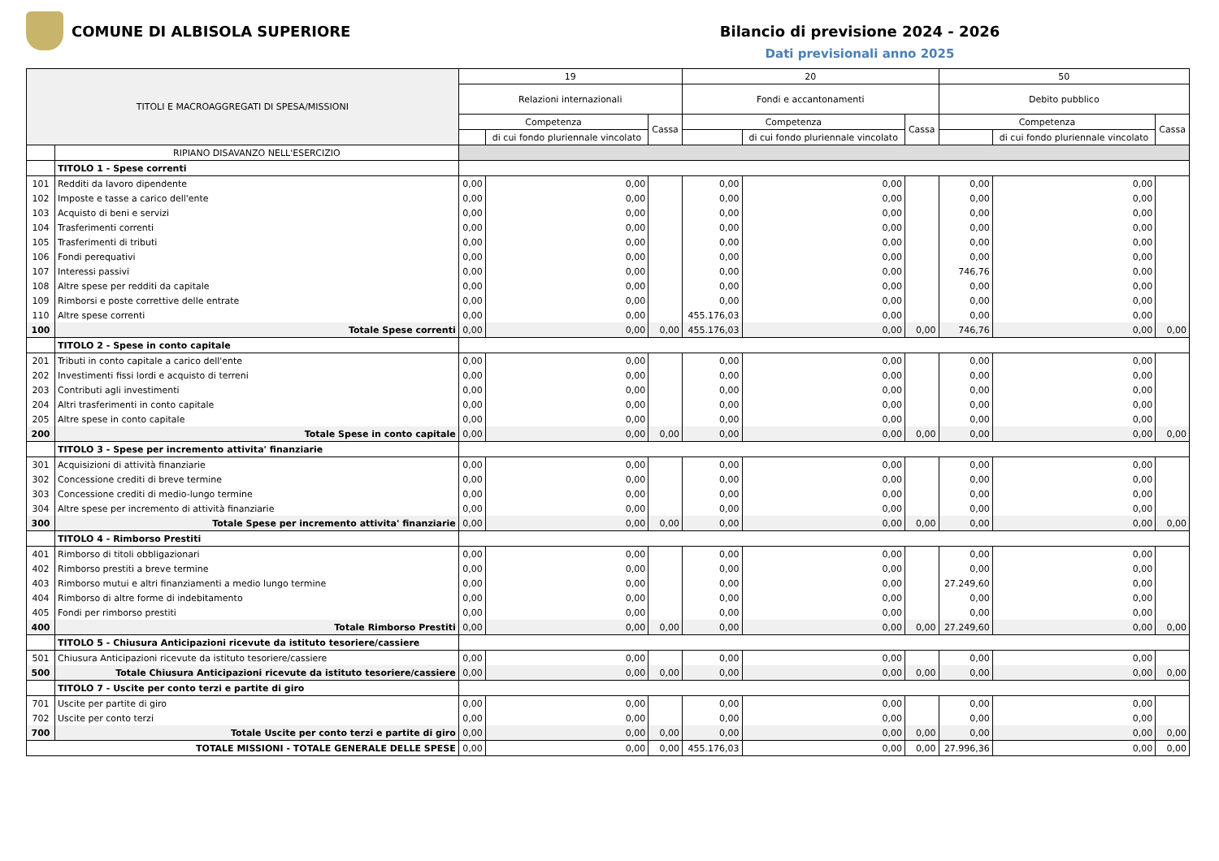COMUNE DI ALBISOLA SUPERIORE Bilancio di previsione 2024 - 2026
Dati previsionali anno 2025
| TITOLI E MACROAGGREGATI DI SPESA/MISSIONI | | 19 | | | 20 | | | 50 | | |
| --- | --- | --- | --- | --- | --- | --- | --- | --- | --- | --- |
| | | Relazioni internazionali | | | Fondi e accantonamenti | | | Debito pubblico | | |
| | | Competenza | | Cassa | Competenza | | Cassa | Competenza | | Cassa |
| | | | di cui fondo pluriennale vincolato | | | di cui fondo pluriennale vincolato | | | di cui fondo pluriennale vincolato | |
| | RIPIANO DISAVANZO NELL'ESERCIZIO | | | | | | | | | |
| | TITOLO 1 - Spese correnti | | | | | | | | | |
| 101 | Redditi da lavoro dipendente | 0,00 | 0,00 | | 0,00 | 0,00 | | 0,00 | 0,00 | |
| 102 | Imposte e tasse a carico dell'ente | 0,00 | 0,00 | | 0,00 | 0,00 | | 0,00 | 0,00 | |
| 103 | Acquisto di beni e servizi | 0,00 | 0,00 | | 0,00 | 0,00 | | 0,00 | 0,00 | |
| 104 | Trasferimenti correnti | 0,00 | 0,00 | | 0,00 | 0,00 | | 0,00 | 0,00 | |
| 105 | Trasferimenti di tributi | 0,00 | 0,00 | | 0,00 | 0,00 | | 0,00 | 0,00 | |
| 106 | Fondi perequativi | 0,00 | 0,00 | | 0,00 | 0,00 | | 0,00 | 0,00 | |
| 107 | Interessi passivi | 0,00 | 0,00 | | 0,00 | 0,00 | | 746,76 | 0,00 | |
| 108 | Altre spese per redditi da capitale | 0,00 | 0,00 | | 0,00 | 0,00 | | 0,00 | 0,00 | |
| 109 | Rimborsi e poste correttive delle entrate | 0,00 | 0,00 | | 0,00 | 0,00 | | 0,00 | 0,00 | |
| 110 | Altre spese correnti | 0,00 | 0,00 | | 455.176,03 | 0,00 | | 0,00 | 0,00 | |
| 100 | Totale Spese correnti | 0,00 | 0,00 | 0,00 | 455.176,03 | 0,00 | 0,00 | 746,76 | 0,00 | 0,00 |
| | TITOLO 2 - Spese in conto capitale | | | | | | | | | |
| 201 | Tributi in conto capitale a carico dell'ente | 0,00 | 0,00 | | 0,00 | 0,00 | | 0,00 | 0,00 | |
| 202 | Investimenti fissi lordi e acquisto di terreni | 0,00 | 0,00 | | 0,00 | 0,00 | | 0,00 | 0,00 | |
| 203 | Contributi agli investimenti | 0,00 | 0,00 | | 0,00 | 0,00 | | 0,00 | 0,00 | |
| 204 | Altri trasferimenti in conto capitale | 0,00 | 0,00 | | 0,00 | 0,00 | | 0,00 | 0,00 | |
| 205 | Altre spese in conto capitale | 0,00 | 0,00 | | 0,00 | 0,00 | | 0,00 | 0,00 | |
| 200 | Totale Spese in conto capitale | 0,00 | 0,00 | 0,00 | 0,00 | 0,00 | 0,00 | 0,00 | 0,00 | 0,00 |
| | TITOLO 3 - Spese per incremento attivita' finanziarie | | | | | | | | | |
| 301 | Acquisizioni di attività finanziarie | 0,00 | 0,00 | | 0,00 | 0,00 | | 0,00 | 0,00 | |
| 302 | Concessione crediti di breve termine | 0,00 | 0,00 | | 0,00 | 0,00 | | 0,00 | 0,00 | |
| 303 | Concessione crediti di medio-lungo termine | 0,00 | 0,00 | | 0,00 | 0,00 | | 0,00 | 0,00 | |
| 304 | Altre spese per incremento di attività finanziarie | 0,00 | 0,00 | | 0,00 | 0,00 | | 0,00 | 0,00 | |
| 300 | Totale Spese per incremento attivita' finanziarie | 0,00 | 0,00 | 0,00 | 0,00 | 0,00 | 0,00 | 0,00 | 0,00 | 0,00 |
| | TITOLO 4 - Rimborso Prestiti | | | | | | | | | |
| 401 | Rimborso di titoli obbligazionari | 0,00 | 0,00 | | 0,00 | 0,00 | | 0,00 | 0,00 | |
| 402 | Rimborso prestiti a breve termine | 0,00 | 0,00 | | 0,00 | 0,00 | | 0,00 | 0,00 | |
| 403 | Rimborso mutui e altri finanziamenti a medio lungo termine | 0,00 | 0,00 | | 0,00 | 0,00 | | 27.249,60 | 0,00 | |
| 404 | Rimborso di altre forme di indebitamento | 0,00 | 0,00 | | 0,00 | 0,00 | | 0,00 | 0,00 | |
| 405 | Fondi per rimborso prestiti | 0,00 | 0,00 | | 0,00 | 0,00 | | 0,00 | 0,00 | |
| 400 | Totale Rimborso Prestiti | 0,00 | 0,00 | 0,00 | 0,00 | 0,00 | 0,00 | 27.249,60 | 0,00 | 0,00 |
| | TITOLO 5 - Chiusura Anticipazioni ricevute da istituto tesoriere/cassiere | | | | | | | | | |
| 501 | Chiusura Anticipazioni ricevute da istituto tesoriere/cassiere | 0,00 | 0,00 | | 0,00 | 0,00 | | 0,00 | 0,00 | |
| 500 | Totale Chiusura Anticipazioni ricevute da istituto tesoriere/cassiere | 0,00 | 0,00 | 0,00 | 0,00 | 0,00 | 0,00 | 0,00 | 0,00 | 0,00 |
| | TITOLO 7 - Uscite per conto terzi e partite di giro | | | | | | | | | |
| 701 | Uscite per partite di giro | 0,00 | 0,00 | | 0,00 | 0,00 | | 0,00 | 0,00 | |
| 702 | Uscite per conto terzi | 0,00 | 0,00 | | 0,00 | 0,00 | | 0,00 | 0,00 | |
| 700 | Totale Uscite per conto terzi e partite di giro | 0,00 | 0,00 | 0,00 | 0,00 | 0,00 | 0,00 | 0,00 | 0,00 | 0,00 |
| TOTALE MISSIONI - TOTALE GENERALE DELLE SPESE | | 0,00 | 0,00 | 0,00 | 455.176,03 | 0,00 | 0,00 | 27.996,36 | 0,00 | 0,00 |